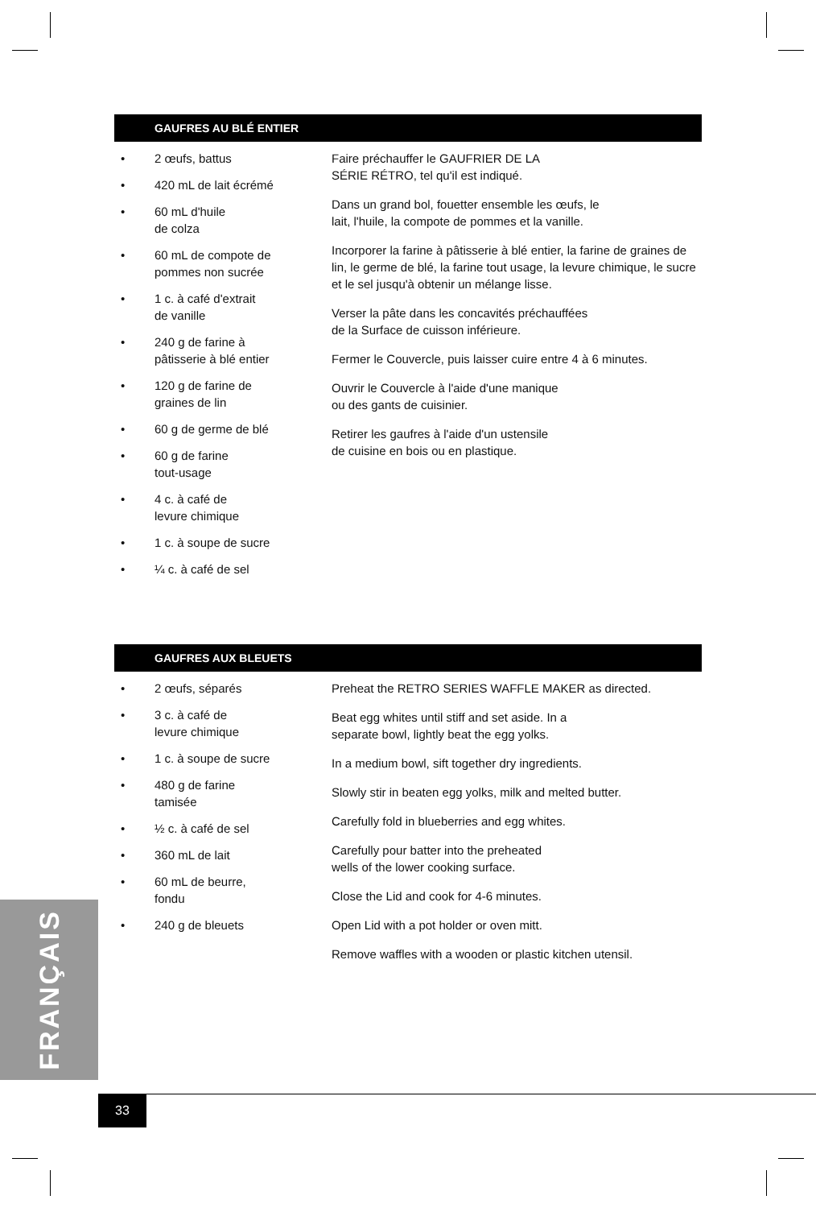GAUFRES AU BLÉ ENTIER
• 2 œufs, battus
• 420 mL de lait écrémé
• 60 mL d'huile
de colza
• 60 mL de compote de
pommes non sucrée
• 1 c. à café d'extrait
de vanille
• 240 g de farine à
pâtisserie à blé entier
• 120 g de farine de
graines de lin
• 60 g de germe de blé
• 60 g de farine
tout-usage
• 4 c. à café de
levure chimique
• 1 c. à soupe de sucre
• ¼ c. à café de sel
Faire préchauffer le GAUFRIER DE LA
SÉRIE RÉTRO, tel qu'il est indiqué.
Dans un grand bol, fouetter ensemble les œufs, le
lait, l'huile, la compote de pommes et la vanille.
Incorporer la farine à pâtisserie à blé entier, la farine de graines de lin, le germe de blé, la farine tout usage, la levure chimique, le sucre et le sel jusqu'à obtenir un mélange lisse.
Verser la pâte dans les concavités préchauffées
de la Surface de cuisson inférieure.
Fermer le Couvercle, puis laisser cuire entre 4 à 6 minutes.
Ouvrir le Couvercle à l'aide d'une manique
ou des gants de cuisinier.
Retirer les gaufres à l'aide d'un ustensile
de cuisine en bois ou en plastique.
GAUFRES AUX BLEUETS
• 2 œufs, séparés
• 3 c. à café de
levure chimique
• 1 c. à soupe de sucre
• 480 g de farine
tamisée
• ½ c. à café de sel
• 360 mL de lait
• 60 mL de beurre,
fondu
• 240 g de bleuets
Preheat the RETRO SERIES WAFFLE MAKER as directed.
Beat egg whites until stiff and set aside. In a
separate bowl, lightly beat the egg yolks.
In a medium bowl, sift together dry ingredients.
Slowly stir in beaten egg yolks, milk and melted butter.
Carefully fold in blueberries and egg whites.
Carefully pour batter into the preheated
wells of the lower cooking surface.
Close the Lid and cook for 4-6 minutes.
Open Lid with a pot holder or oven mitt.
Remove waffles with a wooden or plastic kitchen utensil.
FRANÇAIS
33